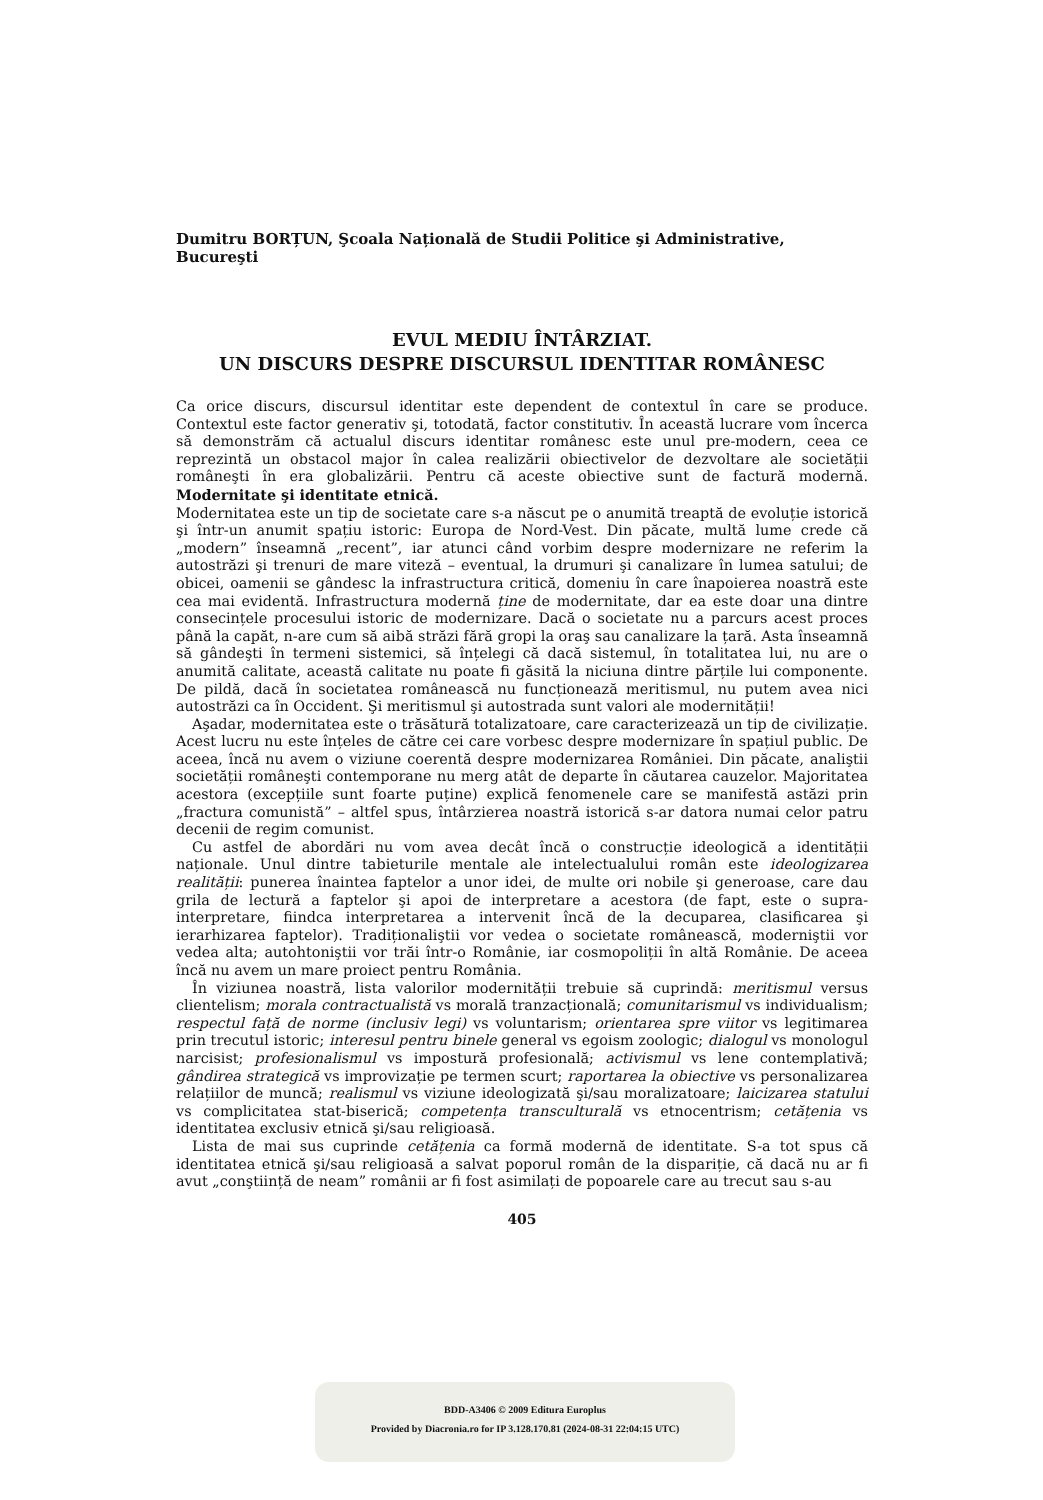Dumitru BORȚUN, Şcoala Națională de Studii Politice şi Administrative, Bucureşti
EVUL MEDIU ÎNTÂRZIAT.
UN DISCURS DESPRE DISCURSUL IDENTITAR ROMÂNESC
Ca orice discurs, discursul identitar este dependent de contextul în care se produce. Contextul este factor generativ şi, totodată, factor constitutiv. În această lucrare vom încerca să demonstrăm că actualul discurs identitar românesc este unul pre-modern, ceea ce reprezintă un obstacol major în calea realizării obiectivelor de dezvoltare ale societății româneşti în era globalizării. Pentru că aceste obiective sunt de factură modernă. Modernitate şi identitate etnică.
Modernitatea este un tip de societate care s-a născut pe o anumită treaptă de evoluție istorică şi într-un anumit spațiu istoric: Europa de Nord-Vest. Din păcate, multă lume crede că „modern” înseamnă „recent”, iar atunci când vorbim despre modernizare ne referim la autostrăzi şi trenuri de mare viteză – eventual, la drumuri şi canalizare în lumea satului; de obicei, oamenii se gândesc la infrastructura critică, domeniu în care înapoierea noastră este cea mai evidentă. Infrastructura modernă ține de modernitate, dar ea este doar una dintre consecințele procesului istoric de modernizare. Dacă o societate nu a parcurs acest proces până la capăt, n-are cum să aibă străzi fără gropi la oraş sau canalizare la țară. Asta înseamnă să gândeşti în termeni sistemici, să înțelegi că dacă sistemul, în totalitatea lui, nu are o anumită calitate, această calitate nu poate fi găsită la niciuna dintre părțile lui componente. De pildă, dacă în societatea românească nu funcționează meritismul, nu putem avea nici autostrăzi ca în Occident. Şi meritismul şi autostrada sunt valori ale modernității!
Aşadar, modernitatea este o trăsătură totalizatoare, care caracterizează un tip de civilizație. Acest lucru nu este înțeles de către cei care vorbesc despre modernizare în spațiul public. De aceea, încă nu avem o viziune coerentă despre modernizarea României. Din păcate, analiştii societății româneşti contemporane nu merg atât de departe în căutarea cauzelor. Majoritatea acestora (excepțiile sunt foarte puține) explică fenomenele care se manifestă astăzi prin „fractura comunistă” – altfel spus, întârzierea noastră istorică s-ar datora numai celor patru decenii de regim comunist.
Cu astfel de abordări nu vom avea decât încă o construcție ideologică a identității naționale. Unul dintre tabieturile mentale ale intelectualului român este ideologizarea realității: punerea înaintea faptelor a unor idei, de multe ori nobile şi generoase, care dau grila de lectură a faptelor şi apoi de interpretare a acestora (de fapt, este o supra-interpretare, fiindca interpretarea a intervenit încă de la decuparea, clasificarea şi ierarhizarea faptelor). Tradiționaliştii vor vedea o societate românească, moderniştii vor vedea alta; autohtoniştii vor trăi într-o Românie, iar cosmopoliții în altă Românie. De aceea încă nu avem un mare proiect pentru România.
În viziunea noastră, lista valorilor modernității trebuie să cuprindă: meritismul versus clientelism; morala contractualistă vs morală tranzacțională; comunitarismul vs individualism; respectul față de norme (inclusiv legi) vs voluntarism; orientarea spre viitor vs legitimarea prin trecutul istoric; interesul pentru binele general vs egoism zoologic; dialogul vs monologul narcisist; profesionalismul vs impostură profesională; activismul vs lene contemplativă; gândirea strategică vs improvizație pe termen scurt; raportarea la obiective vs personalizarea relațiilor de muncă; realismul vs viziune ideologizată şi/sau moralizatoare; laicizarea statului vs complicitatea stat-biserică; competența transculturală vs etnocentrism; cetățenia vs identitatea exclusiv etnică şi/sau religioasă.
Lista de mai sus cuprinde cetățenia ca formă modernă de identitate. S-a tot spus că identitatea etnică şi/sau religioasă a salvat poporul român de la dispariție, că dacă nu ar fi avut „conştiință de neam” românii ar fi fost asimilați de popoarele care au trecut sau s-au
405
BDD-A3406 © 2009 Editura Europlus
Provided by Diacronia.ro for IP 3.128.170.81 (2024-08-31 22:04:15 UTC)